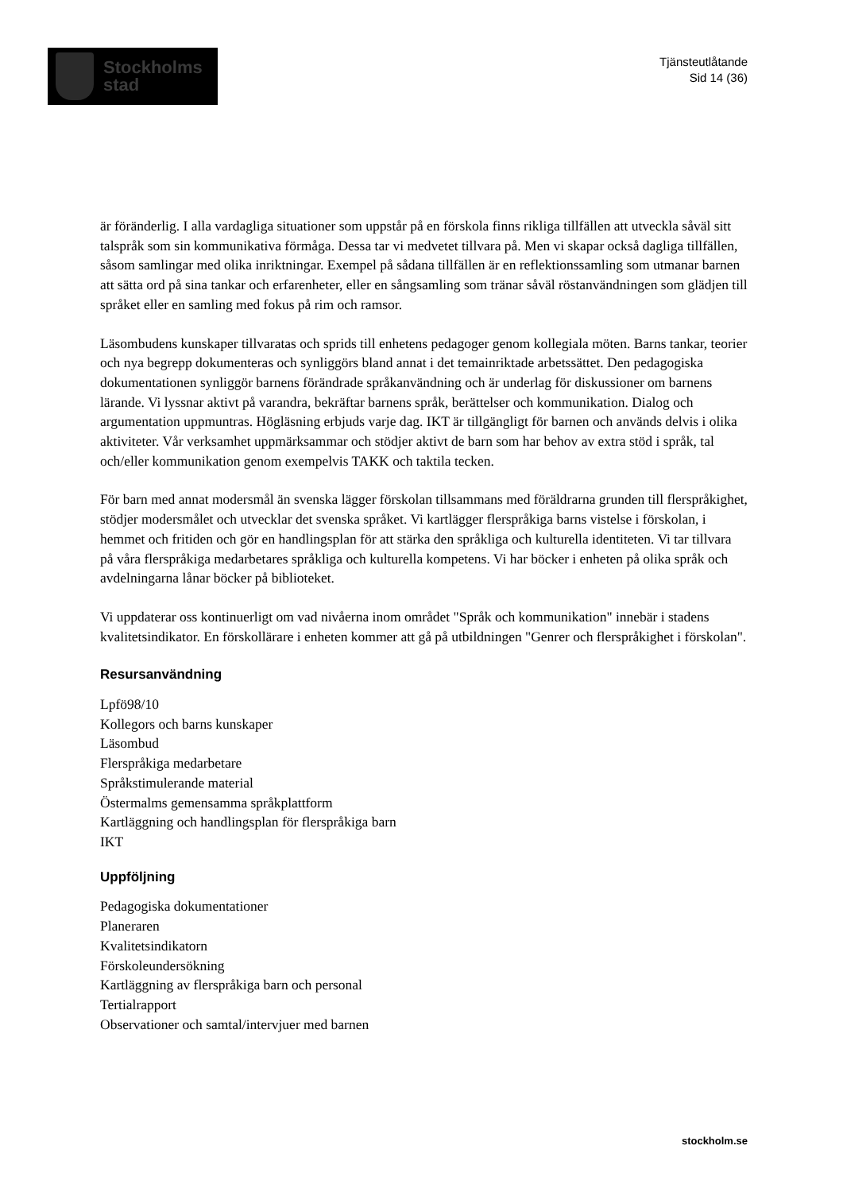Stockholms
stad
Tjänsteutlåtande
Sid 14 (36)
är föränderlig. I alla vardagliga situationer som uppstår på en förskola finns rikliga tillfällen att utveckla såväl sitt talspråk som sin kommunikativa förmåga. Dessa tar vi medvetet tillvara på. Men vi skapar också dagliga tillfällen, såsom samlingar med olika inriktningar. Exempel på sådana tillfällen är en reflektionssamling som utmanar barnen att sätta ord på sina tankar och erfarenheter, eller en sångsamling som tränar såväl röstanvändningen som glädjen till språket eller en samling med fokus på rim och ramsor.
Läsombudens kunskaper tillvaratas och sprids till enhetens pedagoger genom kollegiala möten. Barns tankar, teorier och nya begrepp dokumenteras och synliggörs bland annat i det temainriktade arbetssättet. Den pedagogiska dokumentationen synliggör barnens förändrade språkanvändning och är underlag för diskussioner om barnens lärande. Vi lyssnar aktivt på varandra, bekräftar barnens språk, berättelser och kommunikation. Dialog och argumentation uppmuntras. Högläsning erbjuds varje dag. IKT är tillgängligt för barnen och används delvis i olika aktiviteter. Vår verksamhet uppmärksammar och stödjer aktivt de barn som har behov av extra stöd i språk, tal och/eller kommunikation genom exempelvis TAKK och taktila tecken.
För barn med annat modersmål än svenska lägger förskolan tillsammans med föräldrarna grunden till flerspråkighet, stödjer modersmålet och utvecklar det svenska språket. Vi kartlägger flerspråkiga barns vistelse i förskolan, i hemmet och fritiden och gör en handlingsplan för att stärka den språkliga och kulturella identiteten. Vi tar tillvara på våra flerspråkiga medarbetares språkliga och kulturella kompetens. Vi har böcker i enheten på olika språk och avdelningarna lånar böcker på biblioteket.
Vi uppdaterar oss kontinuerligt om vad nivåerna inom området "Språk och kommunikation" innebär i stadens kvalitetsindikator. En förskollärare i enheten kommer att gå på utbildningen "Genrer och flerspråkighet i förskolan".
Resursanvändning
Lpfö98/10
Kollegors och barns kunskaper
Läsombud
Flerspråkiga medarbetare
Språkstimulerande material
Östermalms gemensamma språkplattform
Kartläggning och handlingsplan för flerspråkiga barn
IKT
Uppföljning
Pedagogiska dokumentationer
Planeraren
Kvalitetsindikatorn
Förskoleundersökning
Kartläggning av flerspråkiga barn och personal
Tertialrapport
Observationer och samtal/intervjuer med barnen
stockholm.se